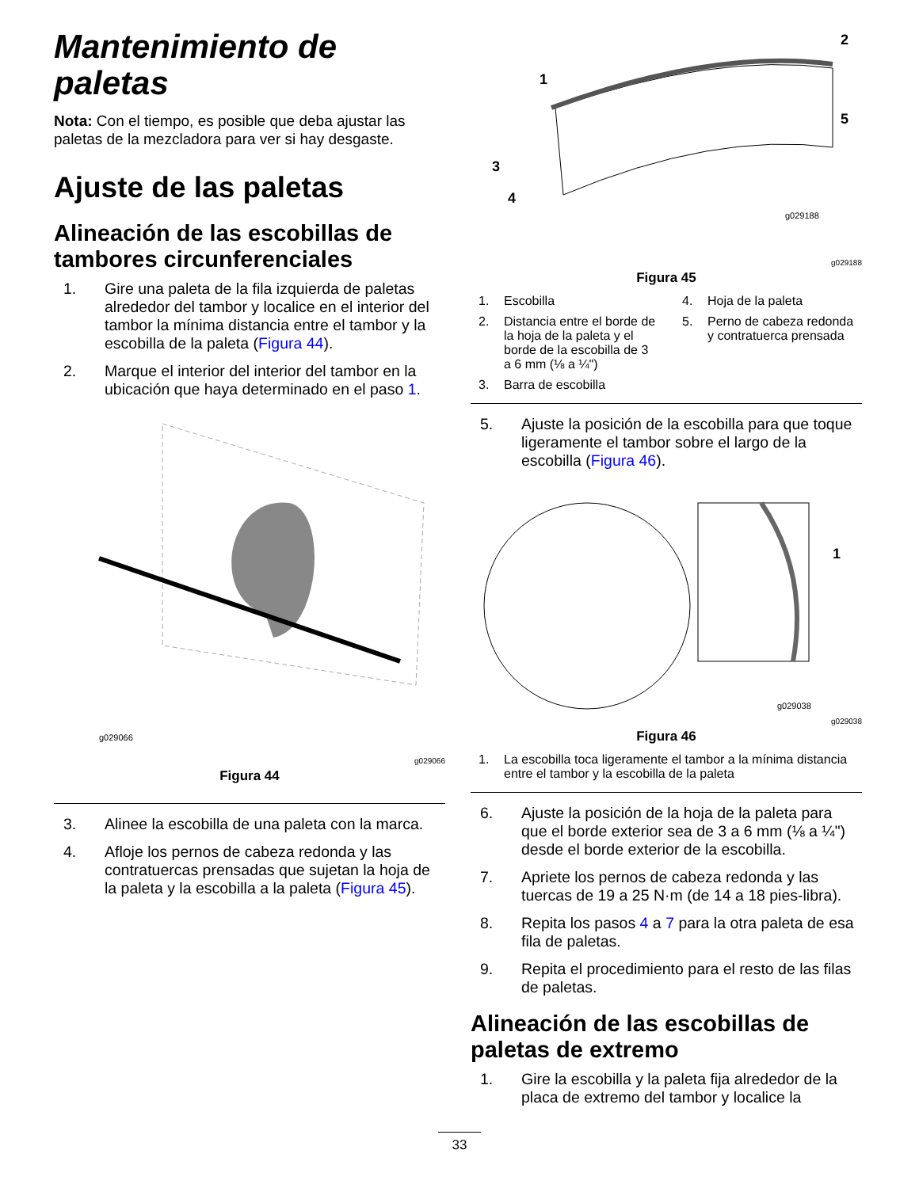Mantenimiento de paletas
Nota: Con el tiempo, es posible que deba ajustar las paletas de la mezcladora para ver si hay desgaste.
Ajuste de las paletas
Alineación de las escobillas de tambores circunferenciales
1. Gire una paleta de la fila izquierda de paletas alrededor del tambor y localice en el interior del tambor la mínima distancia entre el tambor y la escobilla de la paleta (Figura 44).
2. Marque el interior del interior del tambor en la ubicación que haya determinado en el paso 1.
g029066
g029066
Figura 44
3. Alinee la escobilla de una paleta con la marca.
4. Afloje los pernos de cabeza redonda y las contratuercas prensadas que sujetan la hoja de la paleta y la escobilla a la paleta (Figura 45).
1
2
3
4
5
g029188
g029188
Figura 45
1. Escobilla
4. Hoja de la paleta
2. Distancia entre el borde de la hoja de la paleta y el borde de la escobilla de 3 a 6 mm (⅛ a ¼")
5. Perno de cabeza redonda y contratuerca prensada
3. Barra de escobilla
5. Ajuste la posición de la escobilla para que toque ligeramente el tambor sobre el largo de la escobilla (Figura 46).
1
g029038
g029038
Figura 46
1. La escobilla toca ligeramente el tambor a la mínima distancia entre el tambor y la escobilla de la paleta
6. Ajuste la posición de la hoja de la paleta para que el borde exterior sea de 3 a 6 mm (⅛ a ¼") desde el borde exterior de la escobilla.
7. Apriete los pernos de cabeza redonda y las tuercas de 19 a 25 N·m (de 14 a 18 pies-libra).
8. Repita los pasos 4 a 7 para la otra paleta de esa fila de paletas.
9. Repita el procedimiento para el resto de las filas de paletas.
Alineación de las escobillas de paletas de extremo
1. Gire la escobilla y la paleta fija alrededor de la placa de extremo del tambor y localice la
33